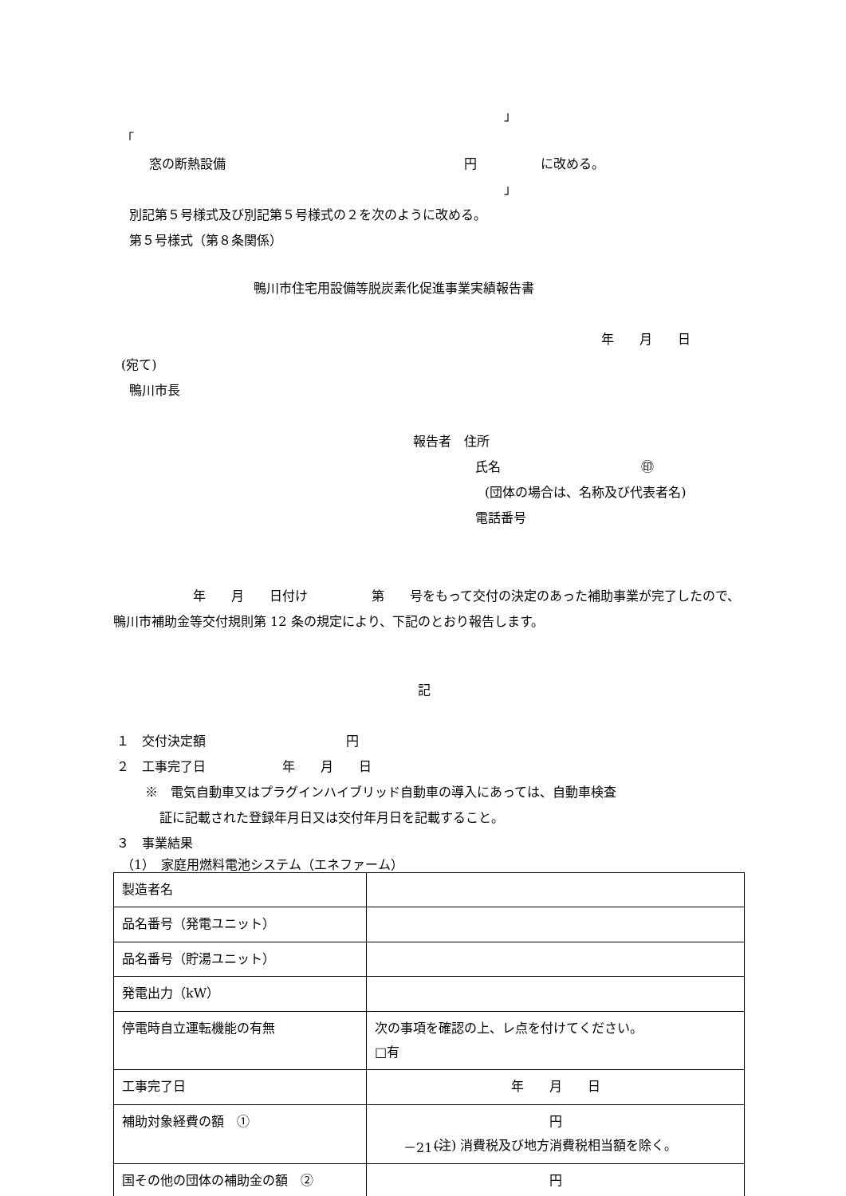」
「
窓の断熱設備 円 に改める。
」
別記第５号様式及び別記第５号様式の２を次のように改める。
第５号様式（第８条関係）
鴨川市住宅用設備等脱炭素化促進事業実績報告書
年　　月　　日
(宛て)
鴨川市長
報告者　住所
氏名　　　　　　　　　　　㊞
(団体の場合は、名称及び代表者名)
電話番号
年　　月　　日付け　　　　　第　　号をもって交付の決定のあった補助事業が完了したので、鴨川市補助金等交付規則第 12 条の規定により、下記のとおり報告します。
記
１　交付決定額　　　　　　　　　　　円
２　工事完了日　　　　　　年　　月　　日
※　電気自動車又はプラグインハイブリッド自動車の導入にあっては、自動車検査
証に記載された登録年月日又は交付年月日を記載すること。
３　事業結果
（1）　家庭用燃料電池システム（エネファーム）
| 製造者名 | |
| 品名番号（発電ユニット） | |
| 品名番号（貯湯ユニット） | |
| 発電出力（kW） | |
| 停電時自立運転機能の有無 | 次の事項を確認の上、レ点を付けてください。 □有 |
| 工事完了日 | 年 月 日 |
| 補助対象経費の額 ① | 円 (注) 消費税及び地方消費税相当額を除く。 |
| 国その他の団体の補助金の額 ② | 円 |
－21－